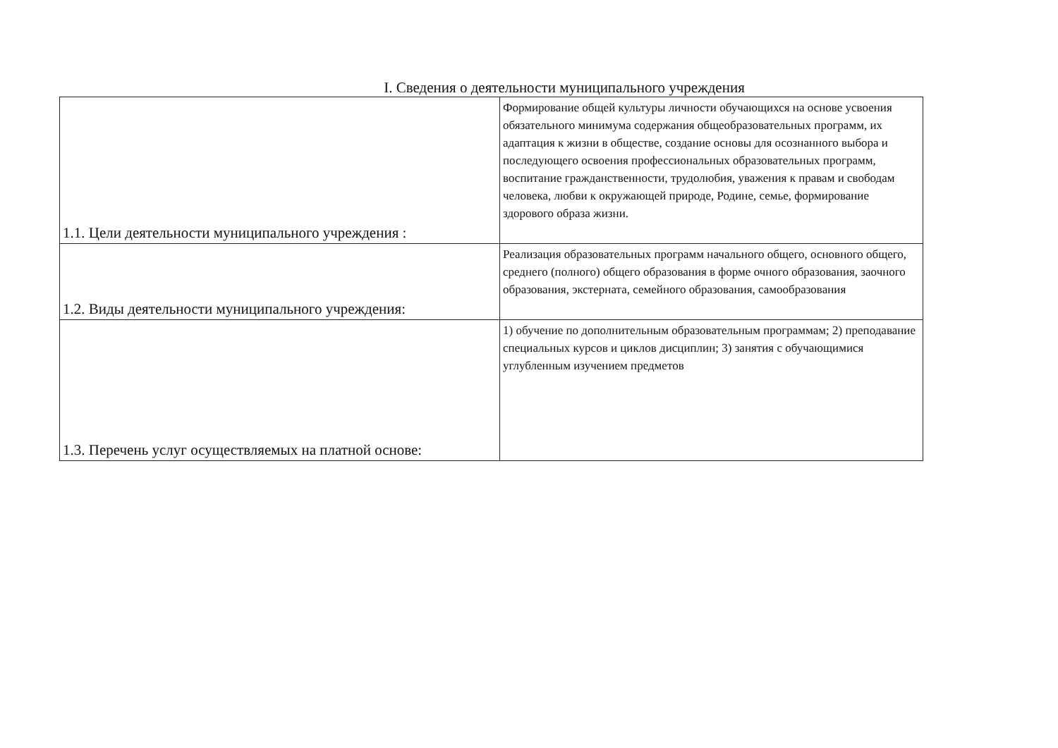I. Сведения о деятельности муниципального учреждения
| 1.1. Цели деятельности муниципального учреждения : | Формирование общей культуры личности обучающихся на основе усвоения обязательного минимума содержания общеобразовательных программ, их адаптация к жизни в обществе, создание основы для осознанного выбора и последующего освоения профессиональных образовательных программ, воспитание гражданственности, трудолюбия, уважения к правам и свободам человека, любви к окружающей природе, Родине, семье, формирование здорового образа жизни. |
| 1.2. Виды деятельности муниципального учреждения: | Реализация образовательных программ начального общего, основного общего, среднего (полного) общего образования в форме очного образования, заочного образования, экстерната, семейного образования, самообразования |
| 1.3. Перечень услуг осуществляемых на платной основе: | 1) обучение по дополнительным образовательным программам; 2) преподавание специальных курсов и циклов дисциплин; 3) занятия с обучающимися углубленным изучением предметов |